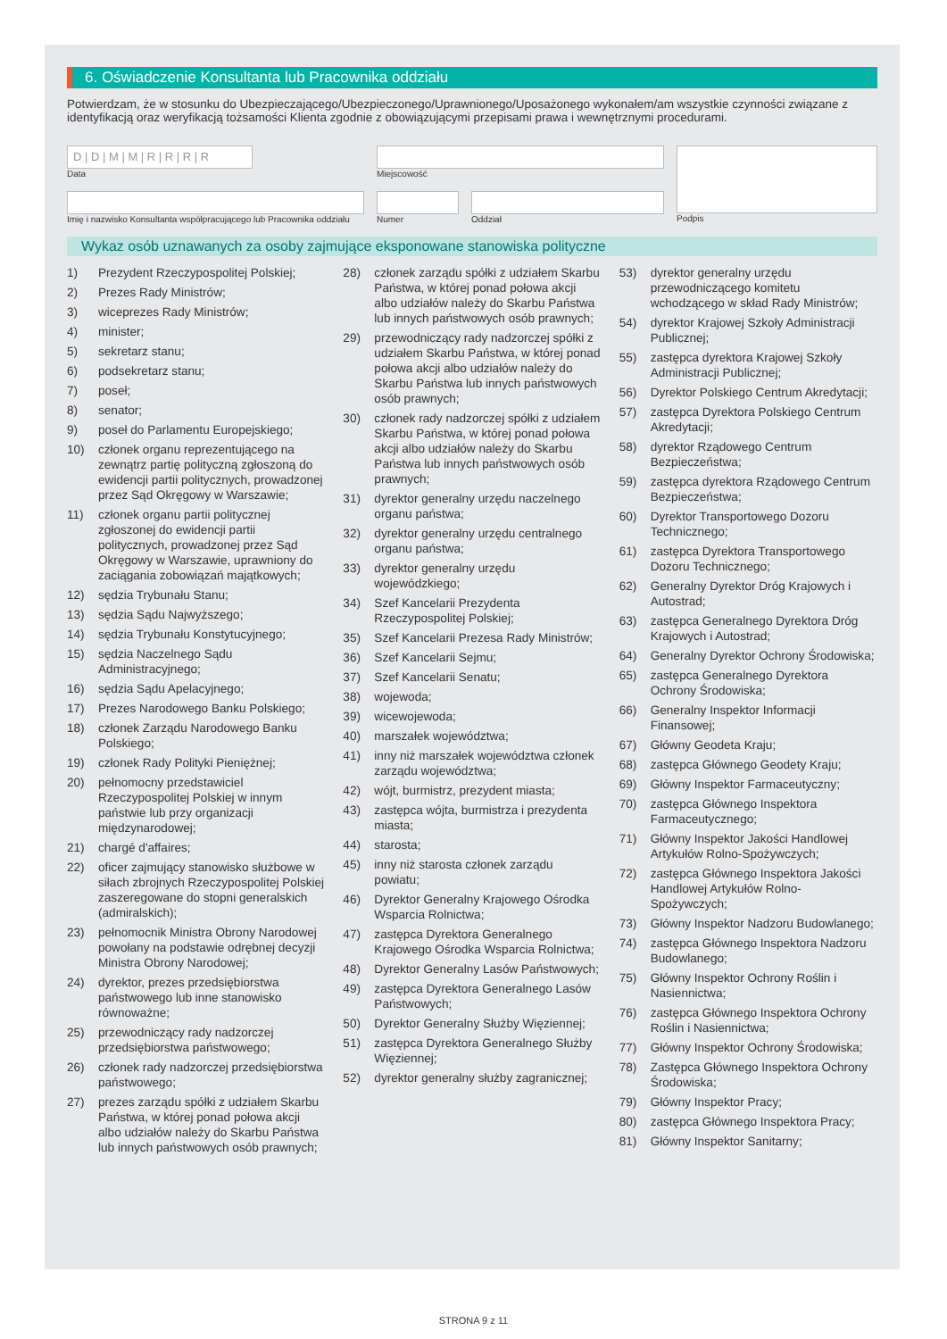6. Oświadczenie Konsultanta lub Pracownika oddziału
Potwierdzam, że w stosunku do Ubezpieczającego/Ubezpieczonego/Uprawnionego/Uposażonego wykonałem/am wszystkie czynności związane z identyfikacją oraz weryfikacją tożsamości Klienta zgodnie z obowiązującymi przepisami prawa i wewnętrznymi procedurami.
D | D | M | M | R | R | R | R
Data
Imię i nazwisko Konsultanta współpracującego lub Pracownika oddziału
Miejscowość
Numer Oddział
Podpis
Wykaz osób uznawanych za osoby zajmujące eksponowane stanowiska polityczne
1) Prezydent Rzeczypospolitej Polskiej;
2) Prezes Rady Ministrów;
3) wiceprezes Rady Ministrów;
4) minister;
5) sekretarz stanu;
6) podsekretarz stanu;
7) poseł;
8) senator;
9) poseł do Parlamentu Europejskiego;
10) członek organu reprezentującego na zewnątrz partię polityczną zgłoszoną do ewidencji partii politycznych, prowadzonej przez Sąd Okręgowy w Warszawie;
11) członek organu partii politycznej zgłoszonej do ewidencji partii politycznych, prowadzonej przez Sąd Okręgowy w Warszawie, uprawniony do zaciągania zobowiązań majątkowych;
12) sędzia Trybunału Stanu;
13) sędzia Sądu Najwyższego;
14) sędzia Trybunału Konstytucyjnego;
15) sędzia Naczelnego Sądu Administracyjnego;
16) sędzia Sądu Apelacyjnego;
17) Prezes Narodowego Banku Polskiego;
18) członek Zarządu Narodowego Banku Polskiego;
19) członek Rady Polityki Pieniężnej;
20) pełnomocny przedstawiciel Rzeczypospolitej Polskiej w innym państwie lub przy organizacji międzynarodowej;
21) chargé d'affaires;
22) oficer zajmujący stanowisko służbowe w siłach zbrojnych Rzeczypospolitej Polskiej zaszeregowane do stopni generalskich (admiralskich);
23) pełnomocnik Ministra Obrony Narodowej powołany na podstawie odrębnej decyzji Ministra Obrony Narodowej;
24) dyrektor, prezes przedsiębiorstwa państwowego lub inne stanowisko równoważne;
25) przewodniczący rady nadzorczej przedsiębiorstwa państwowego;
26) członek rady nadzorczej przedsiębiorstwa państwowego;
27) prezes zarządu spółki z udziałem Skarbu Państwa, w której ponad połowa akcji albo udziałów należy do Skarbu Państwa lub innych państwowych osób prawnych;
28) członek zarządu spółki z udziałem Skarbu Państwa, w której ponad połowa akcji albo udziałów należy do Skarbu Państwa lub innych państwowych osób prawnych;
29) przewodniczący rady nadzorczej spółki z udziałem Skarbu Państwa, w której ponad połowa akcji albo udziałów należy do Skarbu Państwa lub innych państwowych osób prawnych;
30) członek rady nadzorczej spółki z udziałem Skarbu Państwa, w której ponad połowa akcji albo udziałów należy do Skarbu Państwa lub innych państwowych osób prawnych;
31) dyrektor generalny urzędu naczelnego organu państwa;
32) dyrektor generalny urzędu centralnego organu państwa;
33) dyrektor generalny urzędu wojewódzkiego;
34) Szef Kancelarii Prezydenta Rzeczypospolitej Polskiej;
35) Szef Kancelarii Prezesa Rady Ministrów;
36) Szef Kancelarii Sejmu;
37) Szef Kancelarii Senatu;
38) wojewoda;
39) wicewojewoda;
40) marszałek województwa;
41) inny niż marszałek województwa członek zarządu województwa;
42) wójt, burmistrz, prezydent miasta;
43) zastępca wójta, burmistrza i prezydenta miasta;
44) starosta;
45) inny niż starosta członek zarządu powiatu;
46) Dyrektor Generalny Krajowego Ośrodka Wsparcia Rolnictwa;
47) zastępca Dyrektora Generalnego Krajowego Ośrodka Wsparcia Rolnictwa;
48) Dyrektor Generalny Lasów Państwowych;
49) zastępca Dyrektora Generalnego Lasów Państwowych;
50) Dyrektor Generalny Służby Więziennej;
51) zastępca Dyrektora Generalnego Służby Więziennej;
52) dyrektor generalny służby zagranicznej;
53) dyrektor generalny urzędu przewodniczącego komitetu wchodzącego w skład Rady Ministrów;
54) dyrektor Krajowej Szkoły Administracji Publicznej;
55) zastępca dyrektora Krajowej Szkoły Administracji Publicznej;
56) Dyrektor Polskiego Centrum Akredytacji;
57) zastępca Dyrektora Polskiego Centrum Akredytacji;
58) dyrektor Rządowego Centrum Bezpieczeństwa;
59) zastępca dyrektora Rządowego Centrum Bezpieczeństwa;
60) Dyrektor Transportowego Dozoru Technicznego;
61) zastępca Dyrektora Transportowego Dozoru Technicznego;
62) Generalny Dyrektor Dróg Krajowych i Autostrad;
63) zastępca Generalnego Dyrektora Dróg Krajowych i Autostrad;
64) Generalny Dyrektor Ochrony Środowiska;
65) zastępca Generalnego Dyrektora Ochrony Środowiska;
66) Generalny Inspektor Informacji Finansowej;
67) Główny Geodeta Kraju;
68) zastępca Głównego Geodety Kraju;
69) Główny Inspektor Farmaceutyczny;
70) zastępca Głównego Inspektora Farmaceutycznego;
71) Główny Inspektor Jakości Handlowej Artykułów Rolno-Spożywczych;
72) zastępca Głównego Inspektora Jakości Handlowej Artykułów Rolno-Spożywczych;
73) Główny Inspektor Nadzoru Budowlanego;
74) zastępca Głównego Inspektora Nadzoru Budowlanego;
75) Główny Inspektor Ochrony Roślin i Nasiennictwa;
76) zastępca Głównego Inspektora Ochrony Roślin i Nasiennictwa;
77) Główny Inspektor Ochrony Środowiska;
78) Zastępca Głównego Inspektora Ochrony Środowiska;
79) Główny Inspektor Pracy;
80) zastępca Głównego Inspektora Pracy;
81) Główny Inspektor Sanitarny;
STRONA 9 z 11